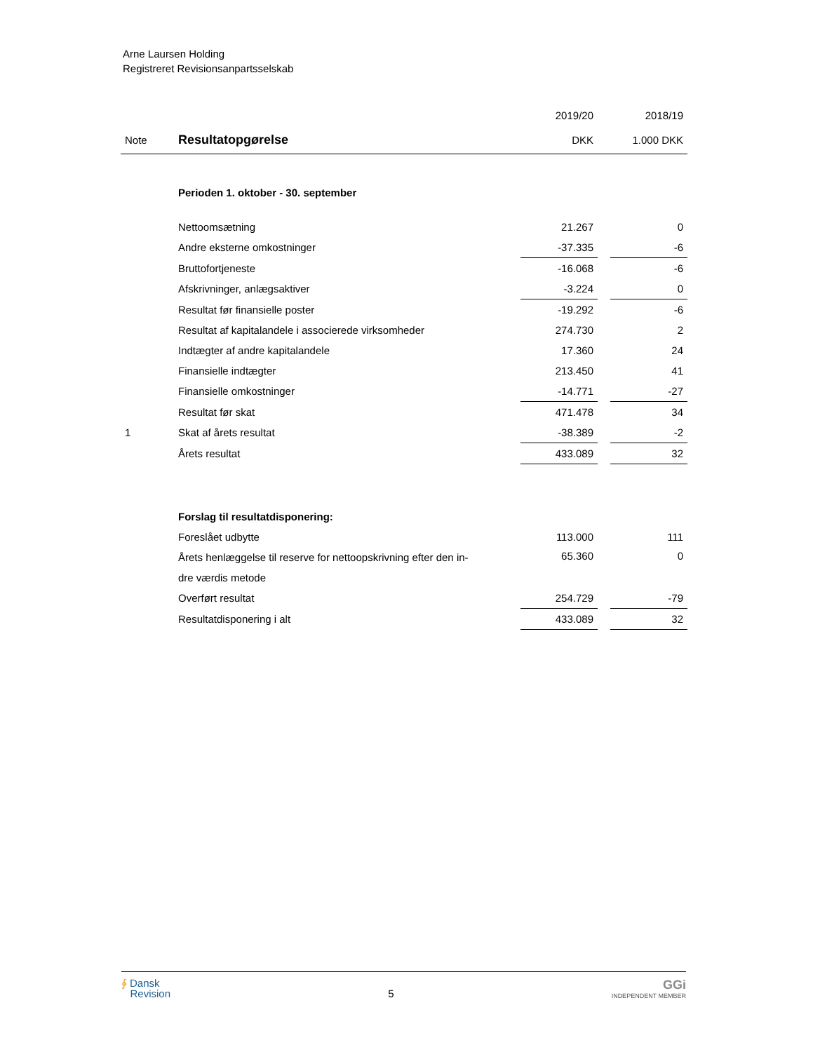Arne Laursen Holding
Registreret Revisionsanpartsselskab
| | | 2019/20 | | 2018/19 |
| --- | --- | --- | --- | --- |
| Note | Resultatopgørelse | DKK | | 1.000 DKK |
| | Perioden 1. oktober - 30. september | | | |
| | Nettoomsætning | 21.267 | | 0 |
| | Andre eksterne omkostninger | -37.335 | | -6 |
| | Bruttofortjeneste | -16.068 | | -6 |
| | Afskrivninger, anlægsaktiver | -3.224 | | 0 |
| | Resultat før finansielle poster | -19.292 | | -6 |
| | Resultat af kapitalandele i associerede virksomheder | 274.730 | | 2 |
| | Indtægter af andre kapitalandele | 17.360 | | 24 |
| | Finansielle indtægter | 213.450 | | 41 |
| | Finansielle omkostninger | -14.771 | | -27 |
| | Resultat før skat | 471.478 | | 34 |
| 1 | Skat af årets resultat | -38.389 | | -2 |
| | Årets resultat | 433.089 | | 32 |
| | Forslag til resultatdisponering: | | | |
| | Foreslået udbytte | 113.000 | | 111 |
| | Årets henlæggelse til reserve for nettoopskrivning efter den in- dre værdis metode | 65.360 | | 0 |
| | Overført resultat | 254.729 | | -79 |
| | Resultatdisponering i alt | 433.089 | | 32 |
∳ Dansk
Revision
5
GGi
INDEPENDENT MEMBER